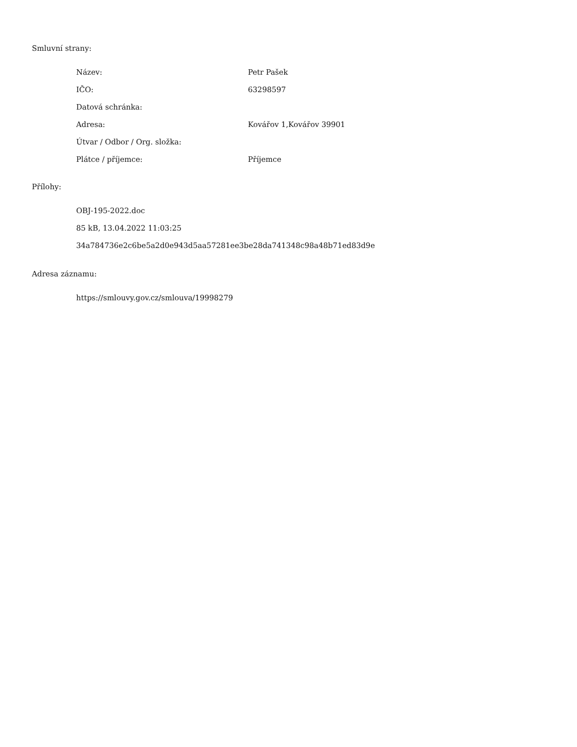Smluvní strany:
| Název: | Petr Pašek |
| IČO: | 63298597 |
| Datová schránka: | |
| Adresa: | Kovářov 1,Kovářov 39901 |
| Útvar / Odbor / Org. složka: | |
| Plátce / příjemce: | Příjemce |
Přílohy:
OBJ-195-2022.doc
85 kB, 13.04.2022 11:03:25
34a784736e2c6be5a2d0e943d5aa57281ee3be28da741348c98a48b71ed83d9e
Adresa záznamu:
https://smlouvy.gov.cz/smlouva/19998279